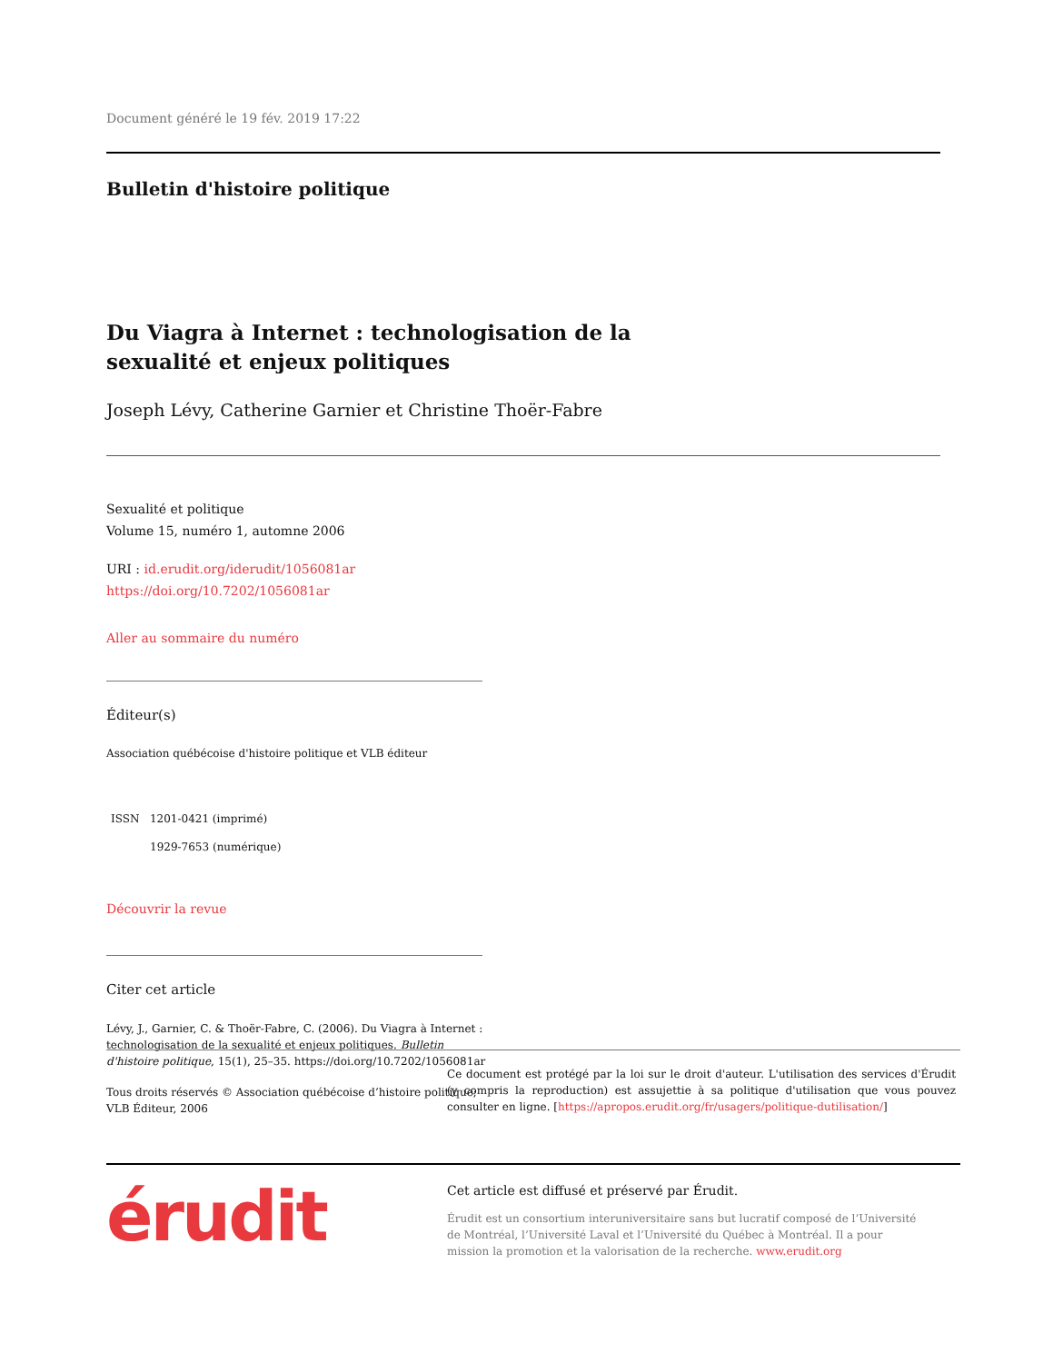Document généré le 19 fév. 2019 17:22
Bulletin d'histoire politique
Du Viagra à Internet : technologisation de la sexualité et enjeux politiques
Joseph Lévy, Catherine Garnier et Christine Thoër-Fabre
Sexualité et politique
Volume 15, numéro 1, automne 2006
URI : id.erudit.org/iderudit/1056081ar
https://doi.org/10.7202/1056081ar
Aller au sommaire du numéro
Éditeur(s)
Association québécoise d'histoire politique et VLB éditeur
ISSN 1201-0421 (imprimé)
1929-7653 (numérique)
Découvrir la revue
Citer cet article
Lévy, J., Garnier, C. & Thoër-Fabre, C. (2006). Du Viagra à Internet : technologisation de la sexualité et enjeux politiques. Bulletin d'histoire politique, 15(1), 25–35. https://doi.org/10.7202/1056081ar
Tous droits réservés © Association québécoise d’histoire politique; VLB Éditeur, 2006
Ce document est protégé par la loi sur le droit d'auteur. L'utilisation des services d'Érudit (y compris la reproduction) est assujettie à sa politique d'utilisation que vous pouvez consulter en ligne. [https://apropos.erudit.org/fr/usagers/politique-dutilisation/]
érudit
Cet article est diffusé et préservé par Érudit.
Érudit est un consortium interuniversitaire sans but lucratif composé de l’Université de Montréal, l’Université Laval et l’Université du Québec à Montréal. Il a pour mission la promotion et la valorisation de la recherche. www.erudit.org